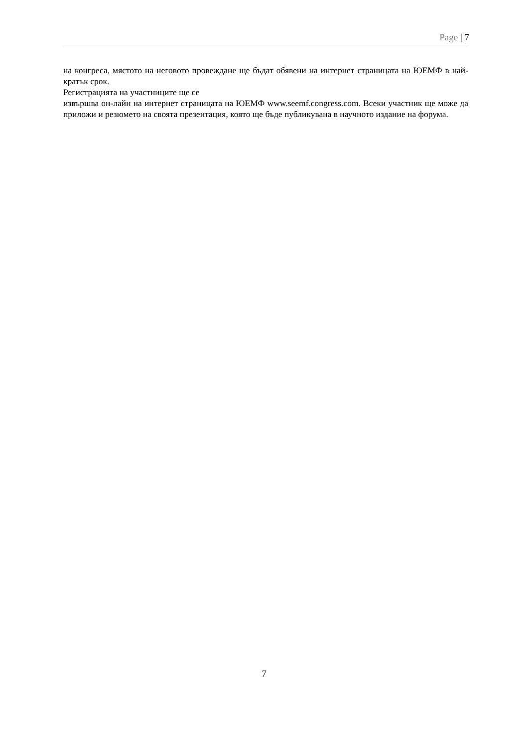Page | 7
на конгреса, мястото на неговото провеждане ще бъдат обявени на интернет страницата на ЮЕМФ в най-кратък срок.
Регистрацията на участниците ще се
извършва он-лайн на интернет страницата на ЮЕМФ www.seemf.congress.com. Всеки участник ще може да приложи и резюмето на своята презентация, която ще бъде публикувана в научното издание на форума.
7